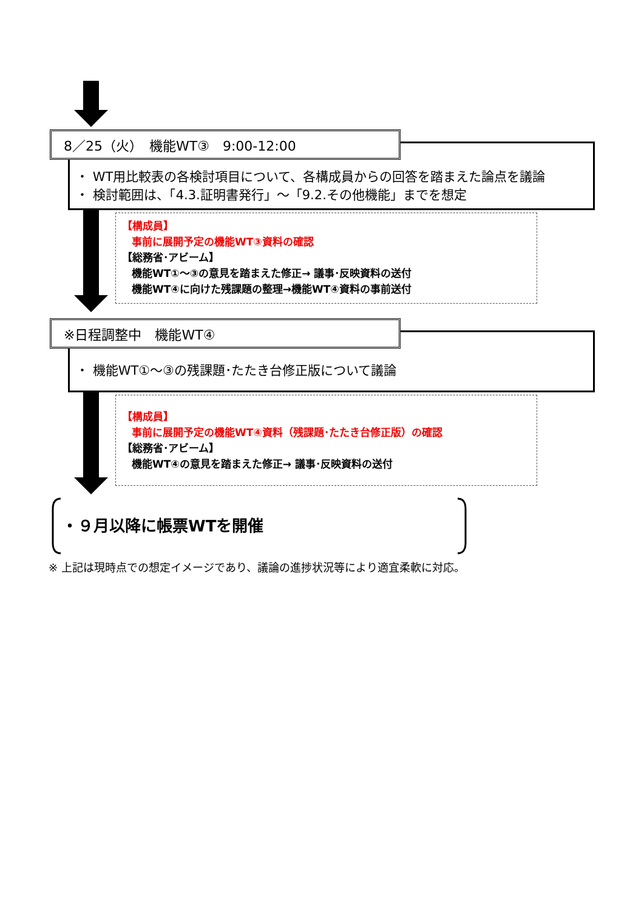8／25（火）　機能WT③　9:00-12:00
・ WT用比較表の各検討項目について、各構成員からの回答を踏まえた論点を議論
・ 検討範囲は、「4.3.証明書発行」～「9.2.その他機能」までを想定
【構成員】
事前に展開予定の機能WT③資料の確認
【総務省･アビーム】
機能WT①～③の意見を踏まえた修正→ 議事･反映資料の送付
機能WT④に向けた残課題の整理→機能WT④資料の事前送付
※日程調整中　機能WT④
・ 機能WT①～③の残課題･たたき台修正版について議論
【構成員】
事前に展開予定の機能WT④資料（残課題･たたき台修正版）の確認
【総務省･アビーム】
機能WT④の意見を踏まえた修正→ 議事･反映資料の送付
・９月以降に帳票WTを開催
※ 上記は現時点での想定イメージであり、議論の進捗状況等により適宜柔軟に対応。